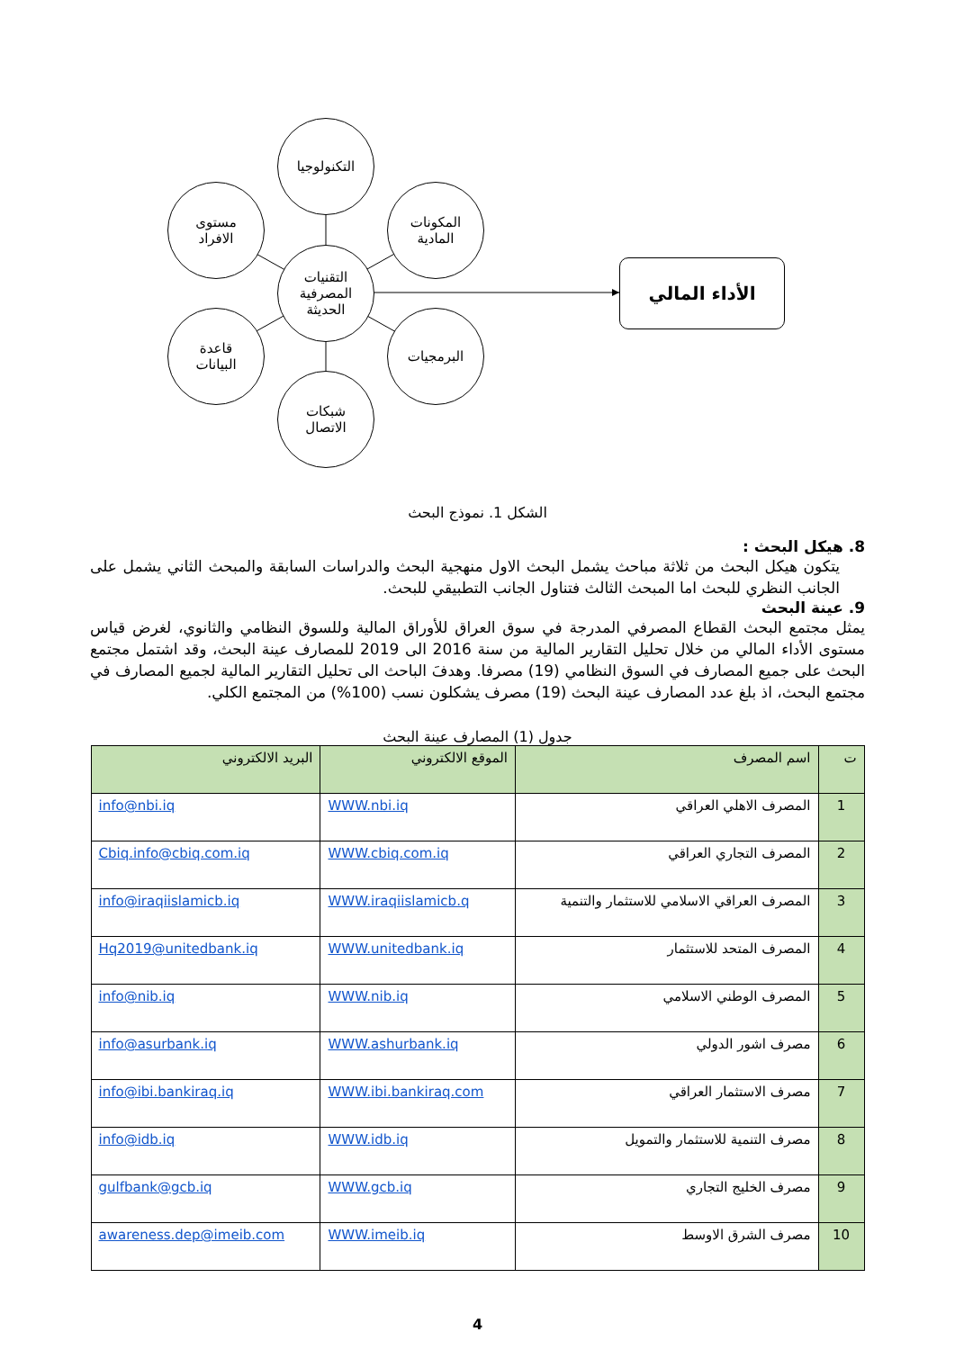التكنولوجيا
مستوى
الافراد
المكونات
المادية
التقنيات
المصرفية
الحديثة
قاعدة
البيانات
البرمجيات
شبكات
الاتصال
الأداء المالي
الشكل 1. نموذج البحث
8. هيكل البحث :
يتكون هيكل البحث من ثلاثة مباحث يشمل البحث الاول منهجية البحث والدراسات السابقة والمبحث الثاني يشمل على الجانب النظري للبحث اما المبحث الثالث فتناول الجانب التطبيقي للبحث.
9. عينة البحث
يمثل مجتمع البحث القطاع المصرفي المدرجة في سوق العراق للأوراق المالية وللسوق النظامي والثانوي، لغرض قياس مستوى الأداء المالي من خلال تحليل التقارير المالية من سنة 2016 الى 2019 للمصارف عينة البحث، وقد اشتمل مجتمع البحث على جميع المصارف في السوق النظامي (19) مصرفا. وهدفَ الباحث الى تحليل التقارير المالية لجميع المصارف في مجتمع البحث، اذ بلغ عدد المصارف عينة البحث (19) مصرف يشكلون نسب (100%) من المجتمع الكلي.
جدول (1) المصارف عينة البحث
| ت | اسم المصرف | الموقع الالكتروني | البريد الالكتروني |
| --- | --- | --- | --- |
| 1 | المصرف الاهلي العراقي | WWW.nbi.iq | info@nbi.iq |
| 2 | المصرف التجاري العراقي | WWW.cbiq.com.iq | Cbiq.info@cbiq.com.iq |
| 3 | المصرف العراقي الاسلامي للاستثمار والتنمية | WWW.iraqiislamicb.q | info@iraqiislamicb.iq |
| 4 | المصرف المتحد للاستثمار | WWW.unitedbank.iq | Hq2019@unitedbank.iq |
| 5 | المصرف الوطني الاسلامي | WWW.nib.iq | info@nib.iq |
| 6 | مصرف اشور الدولي | WWW.ashurbank.iq | info@asurbank.iq |
| 7 | مصرف الاستثمار العراقي | WWW.ibi.bankiraq.com | info@ibi.bankiraq.iq |
| 8 | مصرف التنمية للاستثمار والتمويل | WWW.idb.iq | info@idb.iq |
| 9 | مصرف الخليج التجاري | WWW.gcb.iq | gulfbank@gcb.iq |
| 10 | مصرف الشرق الاوسط | WWW.imeib.iq | awareness.dep@imeib.com |
4